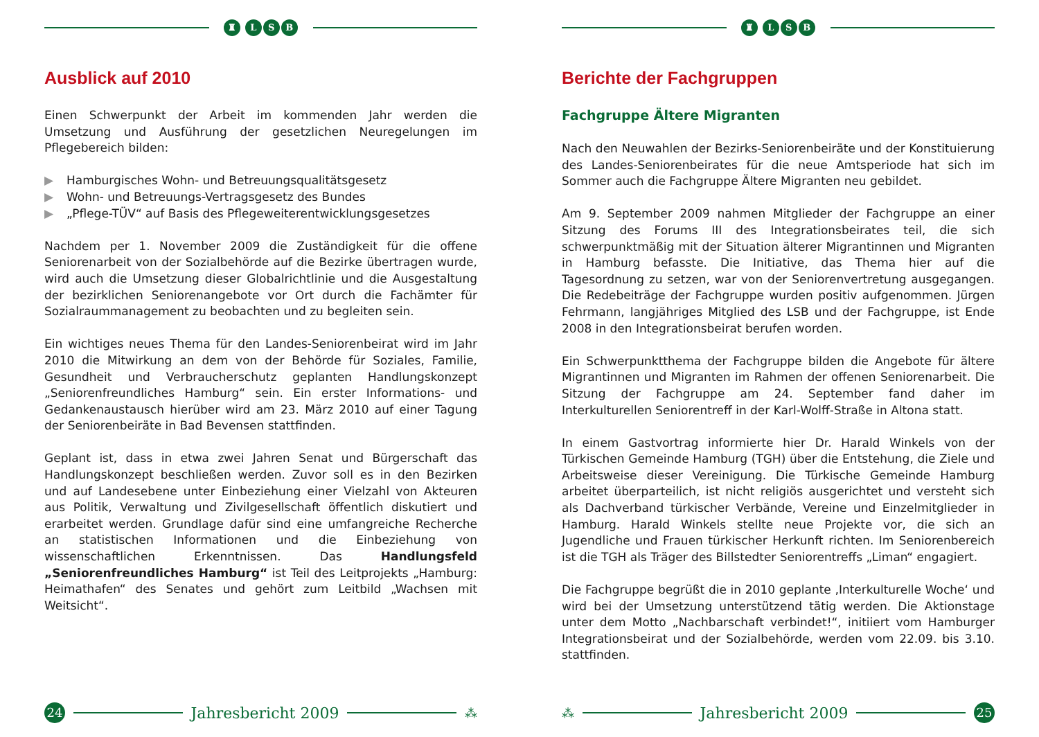♜ LSB
Ausblick auf 2010
Einen Schwerpunkt der Arbeit im kommenden Jahr werden die Umsetzung und Ausführung der gesetzlichen Neuregelungen im Pflegebereich bilden:
▶ Hamburgisches Wohn- und Betreuungsqualitätsgesetz
▶ Wohn- und Betreuungs-Vertragsgesetz des Bundes
▶ „Pflege-TÜV“ auf Basis des Pflegeweiterentwicklungsgesetzes
Nachdem per 1. November 2009 die Zuständigkeit für die offene Seniorenarbeit von der Sozialbehörde auf die Bezirke übertragen wurde, wird auch die Umsetzung dieser Globalrichtlinie und die Ausgestaltung der bezirklichen Seniorenangebote vor Ort durch die Fachämter für Sozialraummanagement zu beobachten und zu begleiten sein.
Ein wichtiges neues Thema für den Landes-Seniorenbeirat wird im Jahr 2010 die Mitwirkung an dem von der Behörde für Soziales, Familie, Gesundheit und Verbraucherschutz geplanten Handlungskonzept „Seniorenfreundliches Hamburg“ sein. Ein erster Informations- und Gedankenaustausch hierüber wird am 23. März 2010 auf einer Tagung der Seniorenbeiräte in Bad Bevensen stattfinden.
Geplant ist, dass in etwa zwei Jahren Senat und Bürgerschaft das Handlungskonzept beschließen werden. Zuvor soll es in den Bezirken und auf Landesebene unter Einbeziehung einer Vielzahl von Akteuren aus Politik, Verwaltung und Zivilgesellschaft öffentlich diskutiert und erarbeitet werden. Grundlage dafür sind eine umfangreiche Recherche an statistischen Informationen und die Einbeziehung von wissenschaftlichen Erkenntnissen. Das Handlungsfeld „Seniorenfreundliches Hamburg“ ist Teil des Leitprojekts „Hamburg: Heimathafen“ des Senates und gehört zum Leitbild „Wachsen mit Weitsicht“.
24
Jahresbericht 2009
⁂
♜ LSB
Berichte der Fachgruppen
Fachgruppe Ältere Migranten
Nach den Neuwahlen der Bezirks-Seniorenbeiräte und der Konstituierung des Landes-Seniorenbeirates für die neue Amtsperiode hat sich im Sommer auch die Fachgruppe Ältere Migranten neu gebildet.
Am 9. September 2009 nahmen Mitglieder der Fachgruppe an einer Sitzung des Forums III des Integrationsbeirates teil, die sich schwerpunktmäßig mit der Situation älterer Migrantinnen und Migranten in Hamburg befasste. Die Initiative, das Thema hier auf die Tagesordnung zu setzen, war von der Seniorenvertretung ausgegangen. Die Redebeiträge der Fachgruppe wurden positiv aufgenommen. Jürgen Fehrmann, langjähriges Mitglied des LSB und der Fachgruppe, ist Ende 2008 in den Integrationsbeirat berufen worden.
Ein Schwerpunktthema der Fachgruppe bilden die Angebote für ältere Migrantinnen und Migranten im Rahmen der offenen Seniorenarbeit. Die Sitzung der Fachgruppe am 24. September fand daher im Interkulturellen Seniorentreff in der Karl-Wolff-Straße in Altona statt.
In einem Gastvortrag informierte hier Dr. Harald Winkels von der Türkischen Gemeinde Hamburg (TGH) über die Entstehung, die Ziele und Arbeitsweise dieser Vereinigung. Die Türkische Gemeinde Hamburg arbeitet überparteilich, ist nicht religiös ausgerichtet und versteht sich als Dachverband türkischer Verbände, Vereine und Einzelmitglieder in Hamburg. Harald Winkels stellte neue Projekte vor, die sich an Jugendliche und Frauen türkischer Herkunft richten. Im Seniorenbereich ist die TGH als Träger des Billstedter Seniorentreffs „Liman“ engagiert.
Die Fachgruppe begrüßt die in 2010 geplante ‚Interkulturelle Woche‘ und wird bei der Umsetzung unterstützend tätig werden. Die Aktionstage unter dem Motto „Nachbarschaft verbindet!“, initiiert vom Hamburger Integrationsbeirat und der Sozialbehörde, werden vom 22.09. bis 3.10. stattfinden.
⁂
Jahresbericht 2009
25